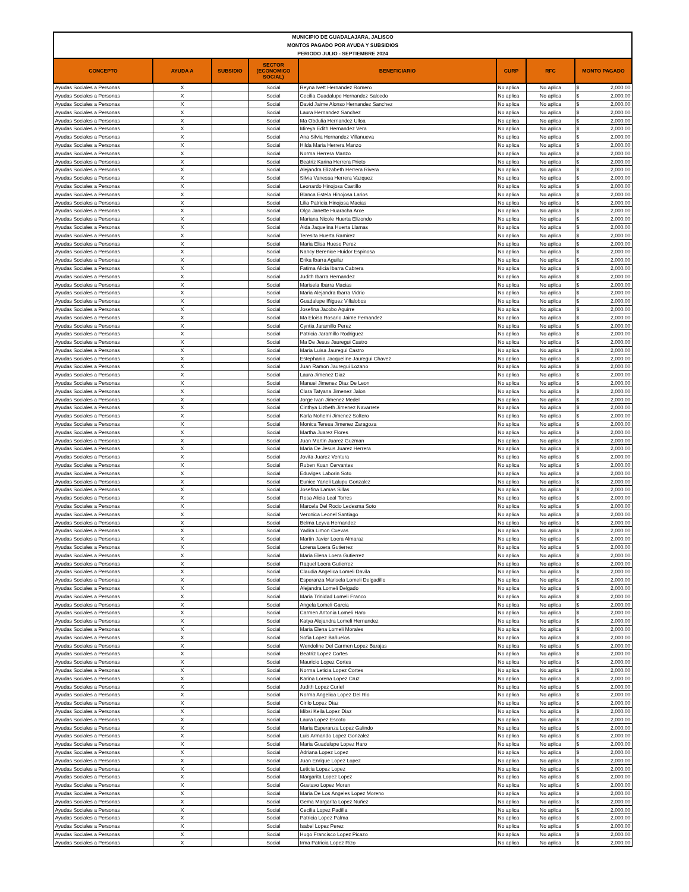| MUNICIPIO DE GUADALAJARA, JALISCO MONTOS PAGADO POR AYUDA Y SUBSIDIOS PERIODO JULIO - SEPTIEMBRE 2024 | | | | | | | |
| CONCEPTO | AYUDA A | SUBSIDIO | SECTOR (ECONOMICO SOCIAL) | BENEFICIARIO | CURP | RFC | MONTO PAGADO |
| Ayudas Sociales a Personas | X | | Social | Reyna Ivett Hernandez Romero | No aplica | No aplica | $ 2,000.00 |
| Ayudas Sociales a Personas | X | | Social | Cecilia Guadalupe Hernandez Salcedo | No aplica | No aplica | $ 2,000.00 |
| Ayudas Sociales a Personas | X | | Social | David Jaime Alonso Hernandez Sanchez | No aplica | No aplica | $ 2,000.00 |
| Ayudas Sociales a Personas | X | | Social | Laura Hernandez Sanchez | No aplica | No aplica | $ 2,000.00 |
| Ayudas Sociales a Personas | X | | Social | Ma Obdulia Hernandez Ulloa | No aplica | No aplica | $ 2,000.00 |
| Ayudas Sociales a Personas | X | | Social | Mireya Edith Hernandez Vera | No aplica | No aplica | $ 2,000.00 |
| Ayudas Sociales a Personas | X | | Social | Ana Silvia Hernandez Villanueva | No aplica | No aplica | $ 2,000.00 |
| Ayudas Sociales a Personas | X | | Social | Hilda Maria Herrera Manzo | No aplica | No aplica | $ 2,000.00 |
| Ayudas Sociales a Personas | X | | Social | Norma Herrera Manzo | No aplica | No aplica | $ 2,000.00 |
| Ayudas Sociales a Personas | X | | Social | Beatriz Karina Herrera Prieto | No aplica | No aplica | $ 2,000.00 |
| Ayudas Sociales a Personas | X | | Social | Alejandra Elizabeth Herrera Rivera | No aplica | No aplica | $ 2,000.00 |
| Ayudas Sociales a Personas | X | | Social | Silvia Vanessa Herrera Vazquez | No aplica | No aplica | $ 2,000.00 |
| Ayudas Sociales a Personas | X | | Social | Leonardo Hinojosa Castillo | No aplica | No aplica | $ 2,000.00 |
| Ayudas Sociales a Personas | X | | Social | Blanca Estela Hinojosa Larios | No aplica | No aplica | $ 2,000.00 |
| Ayudas Sociales a Personas | X | | Social | Lilia Patricia Hinojosa Macias | No aplica | No aplica | $ 2,000.00 |
| Ayudas Sociales a Personas | X | | Social | Olga Janette Huaracha Arce | No aplica | No aplica | $ 2,000.00 |
| Ayudas Sociales a Personas | X | | Social | Mariana Nicole Huerta Elizondo | No aplica | No aplica | $ 2,000.00 |
| Ayudas Sociales a Personas | X | | Social | Aida Jaquelina Huerta Llamas | No aplica | No aplica | $ 2,000.00 |
| Ayudas Sociales a Personas | X | | Social | Teresita Huerta Ramirez | No aplica | No aplica | $ 2,000.00 |
| Ayudas Sociales a Personas | X | | Social | Maria Elisa Hueso Perez | No aplica | No aplica | $ 2,000.00 |
| Ayudas Sociales a Personas | X | | Social | Nancy Berenice Huidor Espinosa | No aplica | No aplica | $ 2,000.00 |
| Ayudas Sociales a Personas | X | | Social | Erika Ibarra Aguilar | No aplica | No aplica | $ 2,000.00 |
| Ayudas Sociales a Personas | X | | Social | Fatima Alicia Ibarra Cabrera | No aplica | No aplica | $ 2,000.00 |
| Ayudas Sociales a Personas | X | | Social | Judith Ibarra Hernandez | No aplica | No aplica | $ 2,000.00 |
| Ayudas Sociales a Personas | X | | Social | Marisela Ibarra Macias | No aplica | No aplica | $ 2,000.00 |
| Ayudas Sociales a Personas | X | | Social | Maria Alejandra Ibarra Vidrio | No aplica | No aplica | $ 2,000.00 |
| Ayudas Sociales a Personas | X | | Social | Guadalupe Iñiguez Villalobos | No aplica | No aplica | $ 2,000.00 |
| Ayudas Sociales a Personas | X | | Social | Josefina Jacobo Aguirre | No aplica | No aplica | $ 2,000.00 |
| Ayudas Sociales a Personas | X | | Social | Ma Eloisa Rosario Jaime Fernandez | No aplica | No aplica | $ 2,000.00 |
| Ayudas Sociales a Personas | X | | Social | Cyntia Jaramillo Perez | No aplica | No aplica | $ 2,000.00 |
| Ayudas Sociales a Personas | X | | Social | Patricia Jaramillo Rodriguez | No aplica | No aplica | $ 2,000.00 |
| Ayudas Sociales a Personas | X | | Social | Ma De Jesus Jauregui Castro | No aplica | No aplica | $ 2,000.00 |
| Ayudas Sociales a Personas | X | | Social | Maria Luisa Jauregui Castro | No aplica | No aplica | $ 2,000.00 |
| Ayudas Sociales a Personas | X | | Social | Estephania Jacqueline Jauregui Chavez | No aplica | No aplica | $ 2,000.00 |
| Ayudas Sociales a Personas | X | | Social | Juan Ramon Jauregui Lozano | No aplica | No aplica | $ 2,000.00 |
| Ayudas Sociales a Personas | X | | Social | Laura Jimenez Diaz | No aplica | No aplica | $ 2,000.00 |
| Ayudas Sociales a Personas | X | | Social | Manuel Jimenez Diaz De Leon | No aplica | No aplica | $ 2,000.00 |
| Ayudas Sociales a Personas | X | | Social | Clara Tatyana Jimenez Jalon | No aplica | No aplica | $ 2,000.00 |
| Ayudas Sociales a Personas | X | | Social | Jorge Ivan Jimenez Medel | No aplica | No aplica | $ 2,000.00 |
| Ayudas Sociales a Personas | X | | Social | Cinthya Lizbeth Jimenez Navarrete | No aplica | No aplica | $ 2,000.00 |
| Ayudas Sociales a Personas | X | | Social | Karla Nohemi Jimenez Soltero | No aplica | No aplica | $ 2,000.00 |
| Ayudas Sociales a Personas | X | | Social | Monica Teresa Jimenez Zaragoza | No aplica | No aplica | $ 2,000.00 |
| Ayudas Sociales a Personas | X | | Social | Martha Juarez Flores | No aplica | No aplica | $ 2,000.00 |
| Ayudas Sociales a Personas | X | | Social | Juan Martin Juarez Guzman | No aplica | No aplica | $ 2,000.00 |
| Ayudas Sociales a Personas | X | | Social | Maria De Jesus Juarez Herrera | No aplica | No aplica | $ 2,000.00 |
| Ayudas Sociales a Personas | X | | Social | Jovita Juarez Ventura | No aplica | No aplica | $ 2,000.00 |
| Ayudas Sociales a Personas | X | | Social | Ruben Kuan Cervantes | No aplica | No aplica | $ 2,000.00 |
| Ayudas Sociales a Personas | X | | Social | Eduviges Laborin Soto | No aplica | No aplica | $ 2,000.00 |
| Ayudas Sociales a Personas | X | | Social | Eunice Yaneli Lalupu Gonzalez | No aplica | No aplica | $ 2,000.00 |
| Ayudas Sociales a Personas | X | | Social | Josefina Lamas Sillas | No aplica | No aplica | $ 2,000.00 |
| Ayudas Sociales a Personas | X | | Social | Rosa Alicia Leal Torres | No aplica | No aplica | $ 2,000.00 |
| Ayudas Sociales a Personas | X | | Social | Marcela Del Rocio Ledesma Soto | No aplica | No aplica | $ 2,000.00 |
| Ayudas Sociales a Personas | X | | Social | Veronica Leonel Santiago | No aplica | No aplica | $ 2,000.00 |
| Ayudas Sociales a Personas | X | | Social | Belma Leyva Hernandez | No aplica | No aplica | $ 2,000.00 |
| Ayudas Sociales a Personas | X | | Social | Yadira Limon Cuevas | No aplica | No aplica | $ 2,000.00 |
| Ayudas Sociales a Personas | X | | Social | Martin Javier Loera Almaraz | No aplica | No aplica | $ 2,000.00 |
| Ayudas Sociales a Personas | X | | Social | Lorena Loera Gutierrez | No aplica | No aplica | $ 2,000.00 |
| Ayudas Sociales a Personas | X | | Social | Maria Elena Loera Gutierrez | No aplica | No aplica | $ 2,000.00 |
| Ayudas Sociales a Personas | X | | Social | Raquel Loera Gutierrez | No aplica | No aplica | $ 2,000.00 |
| Ayudas Sociales a Personas | X | | Social | Claudia Angelica Lomeli Davila | No aplica | No aplica | $ 2,000.00 |
| Ayudas Sociales a Personas | X | | Social | Esperanza Marisela Lomeli Delgadillo | No aplica | No aplica | $ 2,000.00 |
| Ayudas Sociales a Personas | X | | Social | Alejandra Lomeli Delgado | No aplica | No aplica | $ 2,000.00 |
| Ayudas Sociales a Personas | X | | Social | Maria Trinidad Lomeli Franco | No aplica | No aplica | $ 2,000.00 |
| Ayudas Sociales a Personas | X | | Social | Angela Lomeli Garcia | No aplica | No aplica | $ 2,000.00 |
| Ayudas Sociales a Personas | X | | Social | Carmen Antonia Lomeli Haro | No aplica | No aplica | $ 2,000.00 |
| Ayudas Sociales a Personas | X | | Social | Katya Alejandra Lomeli Hernandez | No aplica | No aplica | $ 2,000.00 |
| Ayudas Sociales a Personas | X | | Social | Maria Elena Lomeli Morales | No aplica | No aplica | $ 2,000.00 |
| Ayudas Sociales a Personas | X | | Social | Sofia Lopez Bañuelos | No aplica | No aplica | $ 2,000.00 |
| Ayudas Sociales a Personas | X | | Social | Wendoline Del Carmen Lopez Barajas | No aplica | No aplica | $ 2,000.00 |
| Ayudas Sociales a Personas | X | | Social | Beatriz Lopez Cortes | No aplica | No aplica | $ 2,000.00 |
| Ayudas Sociales a Personas | X | | Social | Mauricio Lopez Cortes | No aplica | No aplica | $ 2,000.00 |
| Ayudas Sociales a Personas | X | | Social | Norma Leticia Lopez Cortes | No aplica | No aplica | $ 2,000.00 |
| Ayudas Sociales a Personas | X | | Social | Karina Lorena Lopez Cruz | No aplica | No aplica | $ 2,000.00 |
| Ayudas Sociales a Personas | X | | Social | Judith Lopez Curiel | No aplica | No aplica | $ 2,000.00 |
| Ayudas Sociales a Personas | X | | Social | Norma Angelica Lopez Del Rio | No aplica | No aplica | $ 2,000.00 |
| Ayudas Sociales a Personas | X | | Social | Cirilo Lopez Diaz | No aplica | No aplica | $ 2,000.00 |
| Ayudas Sociales a Personas | X | | Social | Mibsi Keila Lopez Diaz | No aplica | No aplica | $ 2,000.00 |
| Ayudas Sociales a Personas | X | | Social | Laura Lopez Escoto | No aplica | No aplica | $ 2,000.00 |
| Ayudas Sociales a Personas | X | | Social | Maria Esperanza Lopez Galindo | No aplica | No aplica | $ 2,000.00 |
| Ayudas Sociales a Personas | X | | Social | Luis Armando Lopez Gonzalez | No aplica | No aplica | $ 2,000.00 |
| Ayudas Sociales a Personas | X | | Social | Maria Guadalupe Lopez Haro | No aplica | No aplica | $ 2,000.00 |
| Ayudas Sociales a Personas | X | | Social | Adriana Lopez Lopez | No aplica | No aplica | $ 2,000.00 |
| Ayudas Sociales a Personas | X | | Social | Juan Enrique Lopez Lopez | No aplica | No aplica | $ 2,000.00 |
| Ayudas Sociales a Personas | X | | Social | Leticia Lopez Lopez | No aplica | No aplica | $ 2,000.00 |
| Ayudas Sociales a Personas | X | | Social | Margarita Lopez Lopez | No aplica | No aplica | $ 2,000.00 |
| Ayudas Sociales a Personas | X | | Social | Gustavo Lopez Moran | No aplica | No aplica | $ 2,000.00 |
| Ayudas Sociales a Personas | X | | Social | Maria De Los Angeles Lopez Moreno | No aplica | No aplica | $ 2,000.00 |
| Ayudas Sociales a Personas | X | | Social | Gema Margarita Lopez Nuñez | No aplica | No aplica | $ 2,000.00 |
| Ayudas Sociales a Personas | X | | Social | Cecilia Lopez Padilla | No aplica | No aplica | $ 2,000.00 |
| Ayudas Sociales a Personas | X | | Social | Patricia Lopez Palma | No aplica | No aplica | $ 2,000.00 |
| Ayudas Sociales a Personas | X | | Social | Isabel Lopez Perez | No aplica | No aplica | $ 2,000.00 |
| Ayudas Sociales a Personas | X | | Social | Hugo Francisco Lopez Picazo | No aplica | No aplica | $ 2,000.00 |
| Ayudas Sociales a Personas | X | | Social | Irma Patricia Lopez Rizo | No aplica | No aplica | $ 2,000.00 |